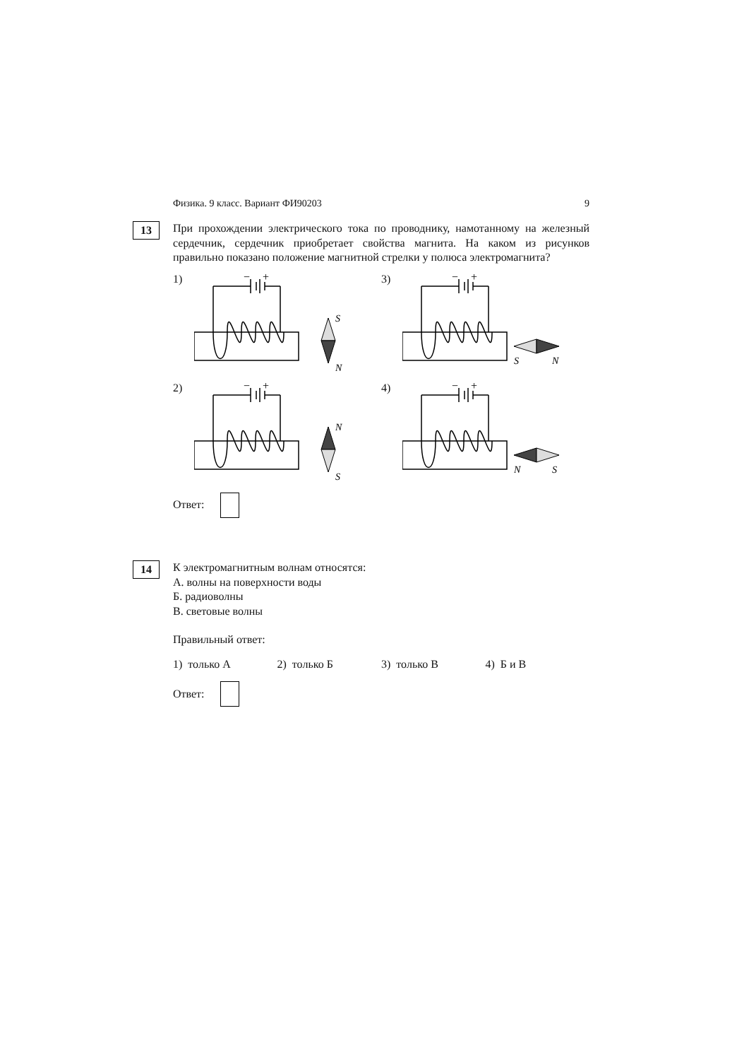Физика. 9 класс. Вариант ФИ90203 9
13
При прохождении электрического тока по проводнику, намотанному на железный сердечник, сердечник приобретает свойства магнита. На каком из рисунков правильно показано положение магнитной стрелки у полюса электромагнита?
1)
−
+
S
N
3)
−
+
S
N
2)
−
+
N
S
4)
−
+
N
S
Ответ:
14
К электромагнитным волнам относятся:
А. волны на поверхности воды
Б. радиоволны
В. световые волны
Правильный ответ:
1) только А 2) только Б 3) только В 4) Б и В
Ответ: